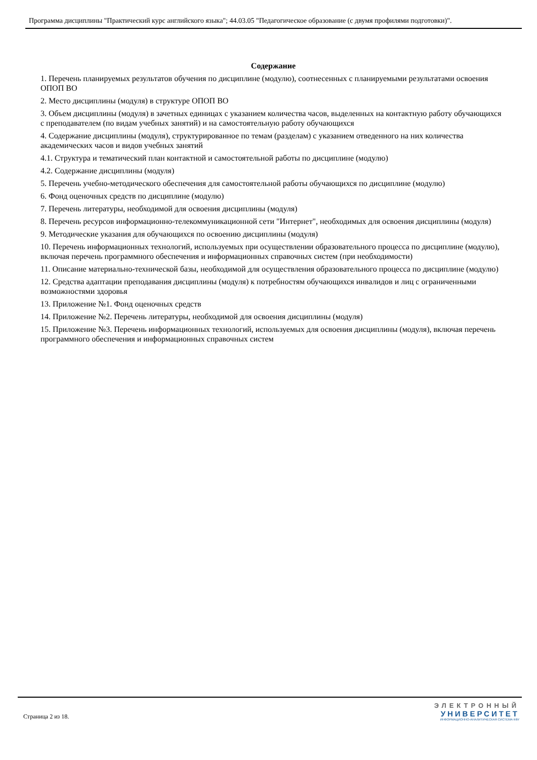Программа дисциплины "Практический курс английского языка"; 44.03.05 "Педагогическое образование (с двумя профилями подготовки)".
Содержание
1. Перечень планируемых результатов обучения по дисциплине (модулю), соотнесенных с планируемыми результатами освоения ОПОП ВО
2. Место дисциплины (модуля) в структуре ОПОП ВО
3. Объем дисциплины (модуля) в зачетных единицах с указанием количества часов, выделенных на контактную работу обучающихся с преподавателем (по видам учебных занятий) и на самостоятельную работу обучающихся
4. Содержание дисциплины (модуля), структурированное по темам (разделам) с указанием отведенного на них количества академических часов и видов учебных занятий
4.1. Структура и тематический план контактной и самостоятельной работы по дисциплине (модулю)
4.2. Содержание дисциплины (модуля)
5. Перечень учебно-методического обеспечения для самостоятельной работы обучающихся по дисциплине (модулю)
6. Фонд оценочных средств по дисциплине (модулю)
7. Перечень литературы, необходимой для освоения дисциплины (модуля)
8. Перечень ресурсов информационно-телекоммуникационной сети "Интернет", необходимых для освоения дисциплины (модуля)
9. Методические указания для обучающихся по освоению дисциплины (модуля)
10. Перечень информационных технологий, используемых при осуществлении образовательного процесса по дисциплине (модулю), включая перечень программного обеспечения и информационных справочных систем (при необходимости)
11. Описание материально-технической базы, необходимой для осуществления образовательного процесса по дисциплине (модулю)
12. Средства адаптации преподавания дисциплины (модуля) к потребностям обучающихся инвалидов и лиц с ограниченными возможностями здоровья
13. Приложение №1. Фонд оценочных средств
14. Приложение №2. Перечень литературы, необходимой для освоения дисциплины (модуля)
15. Приложение №3. Перечень информационных технологий, используемых для освоения дисциплины (модуля), включая перечень программного обеспечения и информационных справочных систем
Страница 2 из 18.
ЭЛЕКТРОННЫЙ
УНИВЕРСИТЕТ
ИНФОРМАЦИОННО-АНАЛИТИЧЕСКАЯ СИСТЕМА КФУ